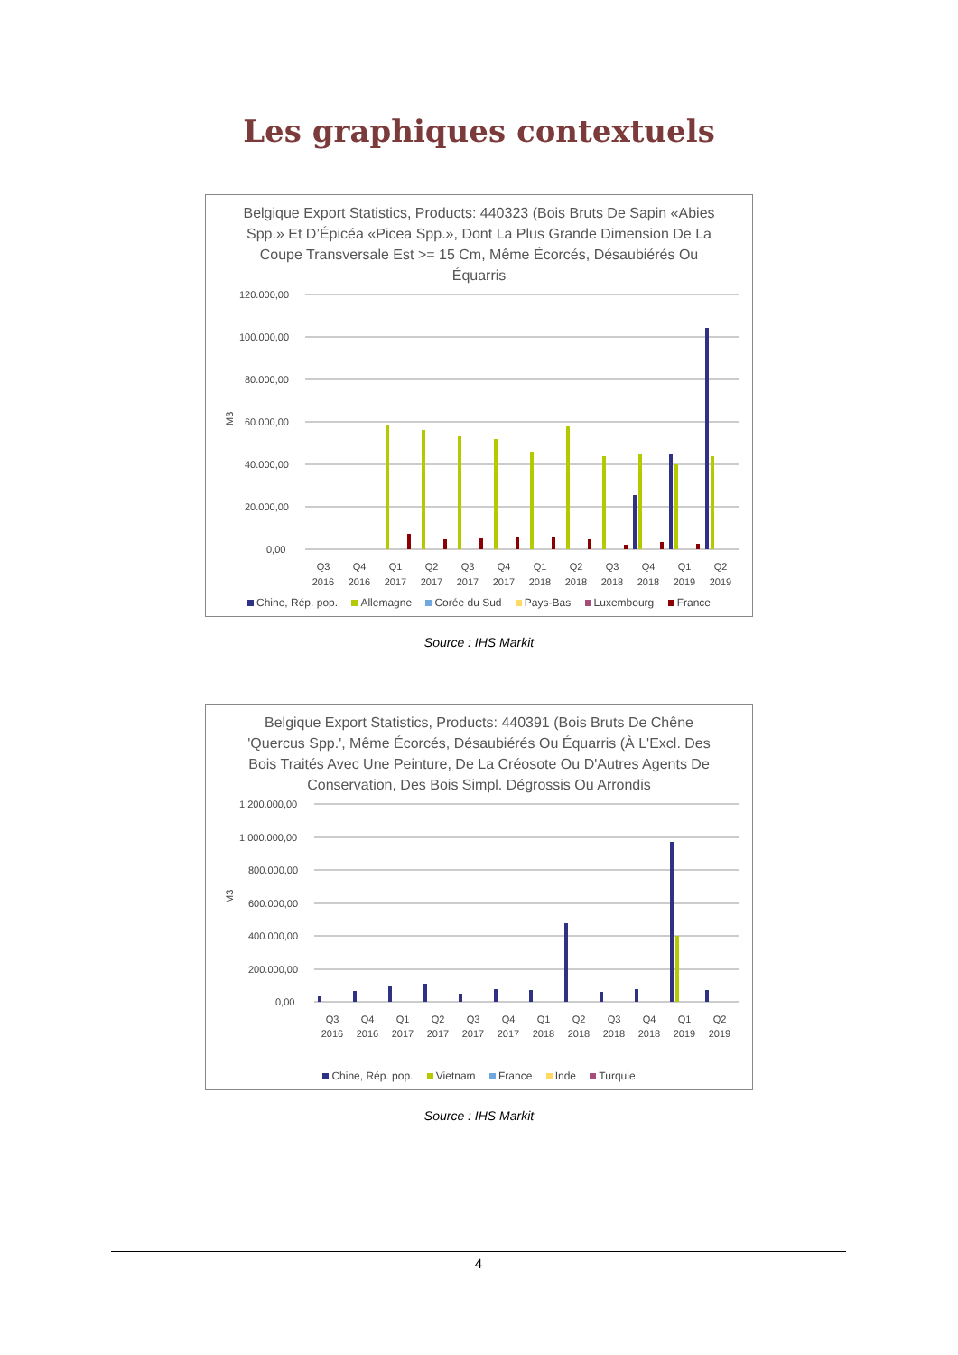Les graphiques contextuels
Belgique Export Statistics, Products: 440323 (Bois Bruts De Sapin «Abies Spp.» Et D’Épicéa «Picea Spp.», Dont La Plus Grande Dimension De La Coupe Transversale Est >= 15 Cm, Même Écorcés, Désaubiérés Ou Équarris
M3
120.000,00
100.000,00
80.000,00
60.000,00
40.000,00
20.000,00
0,00
Q3
2016
Q4
2016
Q1
2017
Q2
2017
Q3
2017
Q4
2017
Q1
2018
Q2
2018
Q3
2018
Q4
2018
Q1
2019
Q2
2019
Chine, Rép. pop. Allemagne Corée du Sud Pays-Bas Luxembourg France
Source : IHS Markit
Belgique Export Statistics, Products: 440391 (Bois Bruts De Chêne 'Quercus Spp.', Même Écorcés, Désaubiérés Ou Équarris (À L'Excl. Des Bois Traités Avec Une Peinture, De La Créosote Ou D'Autres Agents De Conservation, Des Bois Simpl. Dégrossis Ou Arrondis
M3
1.200.000,00
1.000.000,00
800.000,00
600.000,00
400.000,00
200.000,00
0,00
Q3
2016
Q4
2016
Q1
2017
Q2
2017
Q3
2017
Q4
2017
Q1
2018
Q2
2018
Q3
2018
Q4
2018
Q1
2019
Q2
2019
Chine, Rép. pop. Vietnam France Inde Turquie
Source : IHS Markit
4